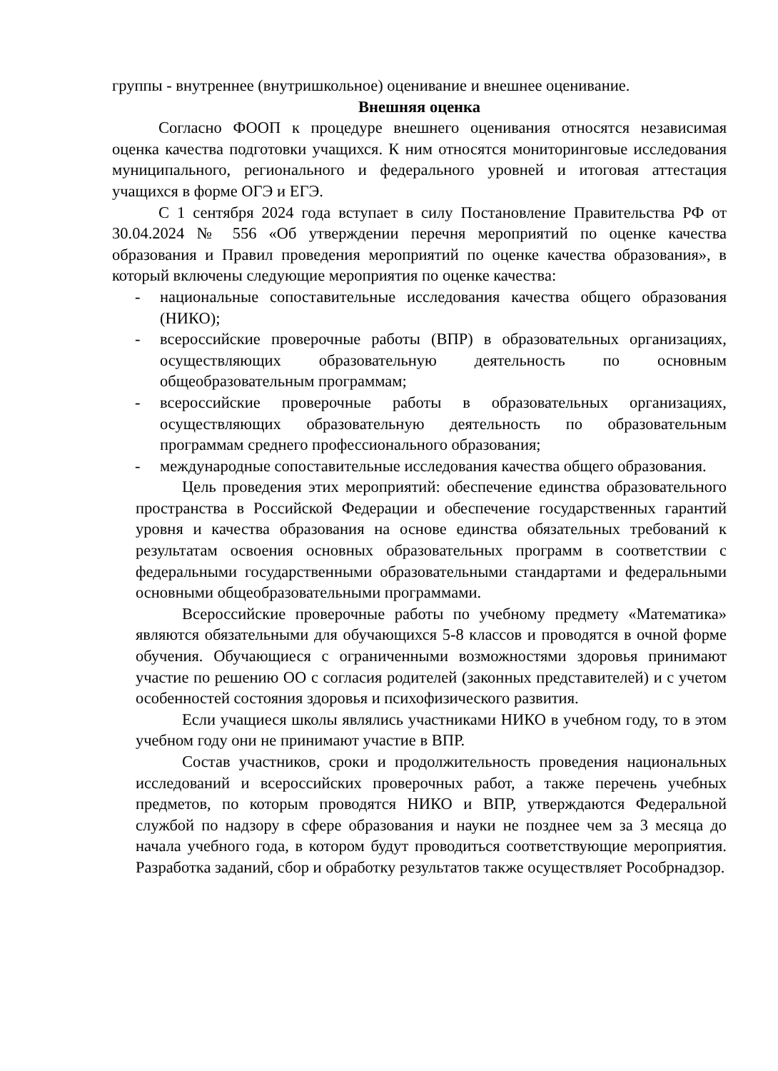группы - внутреннее (внутришкольное) оценивание и внешнее оценивание.
Внешняя оценка
Согласно ФООП к процедуре внешнего оценивания относятся независимая оценка качества подготовки учащихся. К ним относятся мониторинговые исследования муниципального, регионального и федерального уровней и итоговая аттестация учащихся в форме ОГЭ и ЕГЭ.
С 1 сентября 2024 года вступает в силу Постановление Правительства РФ от 30.04.2024 № 556 «Об утверждении перечня мероприятий по оценке качества образования и Правил проведения мероприятий по оценке качества образования», в который включены следующие мероприятия по оценке качества:
- национальные сопоставительные исследования качества общего образования (НИКО);
- всероссийские проверочные работы (ВПР) в образовательных организациях, осуществляющих образовательную деятельность по основным общеобразовательным программам;
- всероссийские проверочные работы в образовательных организациях, осуществляющих образовательную деятельность по образовательным программам среднего профессионального образования;
- международные сопоставительные исследования качества общего образования.
Цель проведения этих мероприятий: обеспечение единства образовательного пространства в Российской Федерации и обеспечение государственных гарантий уровня и качества образования на основе единства обязательных требований к результатам освоения основных образовательных программ в соответствии с федеральными государственными образовательными стандартами и федеральными основными общеобразовательными программами.
Всероссийские проверочные работы по учебному предмету «Математика» являются обязательными для обучающихся 5-8 классов и проводятся в очной форме обучения. Обучающиеся с ограниченными возможностями здоровья принимают участие по решению ОО с согласия родителей (законных представителей) и с учетом особенностей состояния здоровья и психофизического развития.
Если учащиеся школы являлись участниками НИКО в учебном году, то в этом учебном году они не принимают участие в ВПР.
Состав участников, сроки и продолжительность проведения национальных исследований и всероссийских проверочных работ, а также перечень учебных предметов, по которым проводятся НИКО и ВПР, утверждаются Федеральной службой по надзору в сфере образования и науки не позднее чем за 3 месяца до начала учебного года, в котором будут проводиться соответствующие мероприятия. Разработка заданий, сбор и обработку результатов также осуществляет Рособрнадзор.